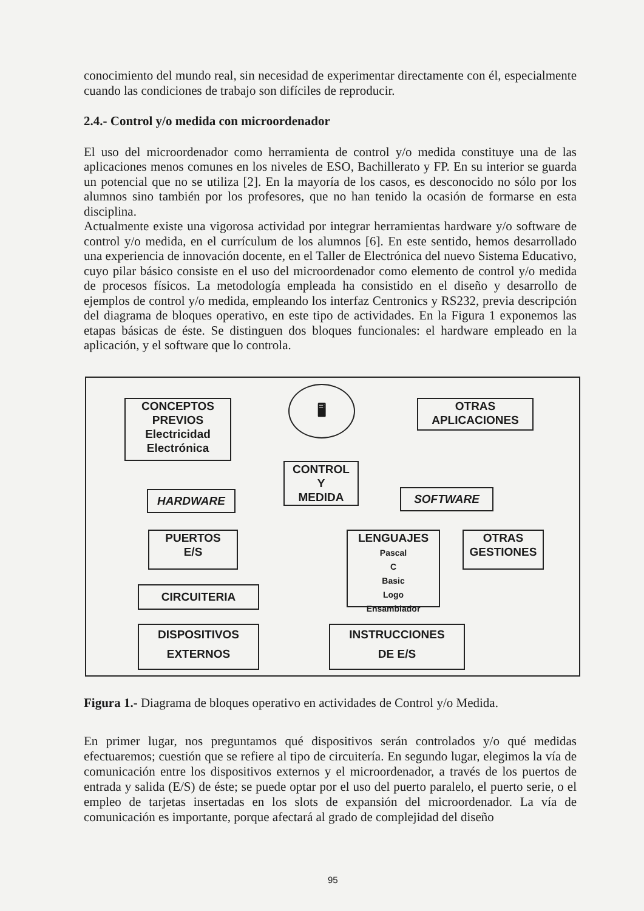conocimiento del mundo real, sin necesidad de experimentar directamente con él, especialmente cuando las condiciones de trabajo son difíciles de reproducir.
2.4.- Control y/o medida con microordenador
El uso del microordenador como herramienta de control y/o medida constituye una de las aplicaciones menos comunes en los niveles de ESO, Bachillerato y FP. En su interior se guarda un potencial que no se utiliza [2]. En la mayoría de los casos, es desconocido no sólo por los alumnos sino también por los profesores, que no han tenido la ocasión de formarse en esta disciplina.
Actualmente existe una vigorosa actividad por integrar herramientas hardware y/o software de control y/o medida, en el currículum de los alumnos [6]. En este sentido, hemos desarrollado una experiencia de innovación docente, en el Taller de Electrónica del nuevo Sistema Educativo, cuyo pilar básico consiste en el uso del microordenador como elemento de control y/o medida de procesos físicos. La metodología empleada ha consistido en el diseño y desarrollo de ejemplos de control y/o medida, empleando los interfaz Centronics y RS232, previa descripción del diagrama de bloques operativo, en este tipo de actividades. En la Figura 1 exponemos las etapas básicas de éste. Se distinguen dos bloques funcionales: el hardware empleado en la aplicación, y el software que lo controla.
CONCEPTOS
PREVIOS
Electricidad
Electrónica
🖥
OTRAS
APLICACIONES
CONTROL
Y
MEDIDA
HARDWARE SOFTWARE
PUERTOS
E/S
LENGUAJES
Pascal
C
Basic
Logo
Ensamblador
OTRAS
GESTIONES
CIRCUITERIA
DISPOSITIVOS
EXTERNOS
INSTRUCCIONES
DE E/S
Figura 1.- Diagrama de bloques operativo en actividades de Control y/o Medida.
En primer lugar, nos preguntamos qué dispositivos serán controlados y/o qué medidas efectuaremos; cuestión que se refiere al tipo de circuitería. En segundo lugar, elegimos la vía de comunicación entre los dispositivos externos y el microordenador, a través de los puertos de entrada y salida (E/S) de éste; se puede optar por el uso del puerto paralelo, el puerto serie, o el empleo de tarjetas insertadas en los slots de expansión del microordenador. La vía de comunicación es importante, porque afectará al grado de complejidad del diseño
95